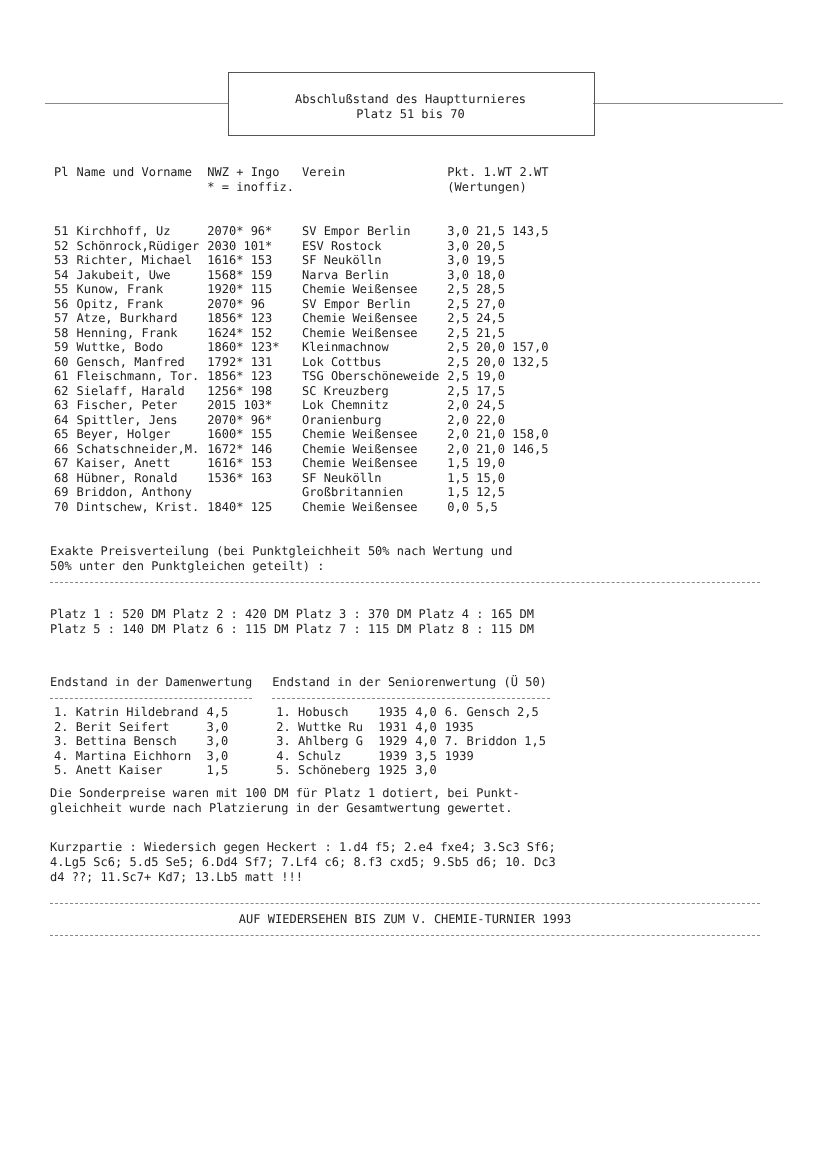Abschlußstand des Hauptturnieres
Platz 51 bis 70
| Pl | Name und Vorname | NWZ + Ingo * = inoffiz. | Verein | Pkt. 1.WT 2.WT (Wertungen) |
| --- | --- | --- | --- | --- |
| 51 | Kirchhoff, Uz | 2070* 96* | SV Empor Berlin | 3,0 21,5 143,5 |
| 52 | Schönrock,Rüdiger | 2030 101* | ESV Rostock | 3,0 20,5 |
| 53 | Richter, Michael | 1616* 153 | SF Neukölln | 3,0 19,5 |
| 54 | Jakubeit, Uwe | 1568* 159 | Narva Berlin | 3,0 18,0 |
| 55 | Kunow, Frank | 1920* 115 | Chemie Weißensee | 2,5 28,5 |
| 56 | Opitz, Frank | 2070* 96 | SV Empor Berlin | 2,5 27,0 |
| 57 | Atze, Burkhard | 1856* 123 | Chemie Weißensee | 2,5 24,5 |
| 58 | Henning, Frank | 1624* 152 | Chemie Weißensee | 2,5 21,5 |
| 59 | Wuttke, Bodo | 1860* 123* | Kleinmachnow | 2,5 20,0 157,0 |
| 60 | Gensch, Manfred | 1792* 131 | Lok Cottbus | 2,5 20,0 132,5 |
| 61 | Fleischmann, Tor. | 1856* 123 | TSG Oberschöneweide | 2,5 19,0 |
| 62 | Sielaff, Harald | 1256* 198 | SC Kreuzberg | 2,5 17,5 |
| 63 | Fischer, Peter | 2015 103* | Lok Chemnitz | 2,0 24,5 |
| 64 | Spittler, Jens | 2070* 96* | Oranienburg | 2,0 22,0 |
| 65 | Beyer, Holger | 1600* 155 | Chemie Weißensee | 2,0 21,0 158,0 |
| 66 | Schatschneider,M. | 1672* 146 | Chemie Weißensee | 2,0 21,0 146,5 |
| 67 | Kaiser, Anett | 1616* 153 | Chemie Weißensee | 1,5 19,0 |
| 68 | Hübner, Ronald | 1536* 163 | SF Neukölln | 1,5 15,0 |
| 69 | Briddon, Anthony | | Großbritannien | 1,5 12,5 |
| 70 | Dintschew, Krist. | 1840* 125 | Chemie Weißensee | 0,0 5,5 |
Exakte Preisverteilung (bei Punktgleichheit 50% nach Wertung und
50% unter den Punktgleichen geteilt) :
Platz 1 : 520 DM Platz 2 : 420 DM Platz 3 : 370 DM Platz 4 : 165 DM
Platz 5 : 140 DM Platz 6 : 115 DM Platz 7 : 115 DM Platz 8 : 115 DM
Endstand in der Damenwertung
| 1. Katrin Hildebrand | 4,5 |
| 2. Berit Seifert | 3,0 |
| 3. Bettina Bensch | 3,0 |
| 4. Martina Eichhorn | 3,0 |
| 5. Anett Kaiser | 1,5 |
Endstand in der Seniorenwertung (Ü 50)
| 1. Hobusch | 1935 | 4,0 | 6. Gensch 2,5 |
| 2. Wuttke Ru | 1931 | 4,0 | 1935 |
| 3. Ahlberg G | 1929 | 4,0 | 7. Briddon 1,5 |
| 4. Schulz | 1939 | 3,5 | 1939 |
| 5. Schöneberg | 1925 | 3,0 | |
Die Sonderpreise waren mit 100 DM für Platz 1 dotiert, bei Punkt-
gleichheit wurde nach Platzierung in der Gesamtwertung gewertet.
Kurzpartie : Wiedersich gegen Heckert : 1.d4 f5; 2.e4 fxe4; 3.Sc3 Sf6;
4.Lg5 Sc6; 5.d5 Se5; 6.Dd4 Sf7; 7.Lf4 c6; 8.f3 cxd5; 9.Sb5 d6; 10. Dc3
d4 ??; 11.Sc7+ Kd7; 13.Lb5 matt !!!
AUF WIEDERSEHEN BIS ZUM V. CHEMIE-TURNIER 1993